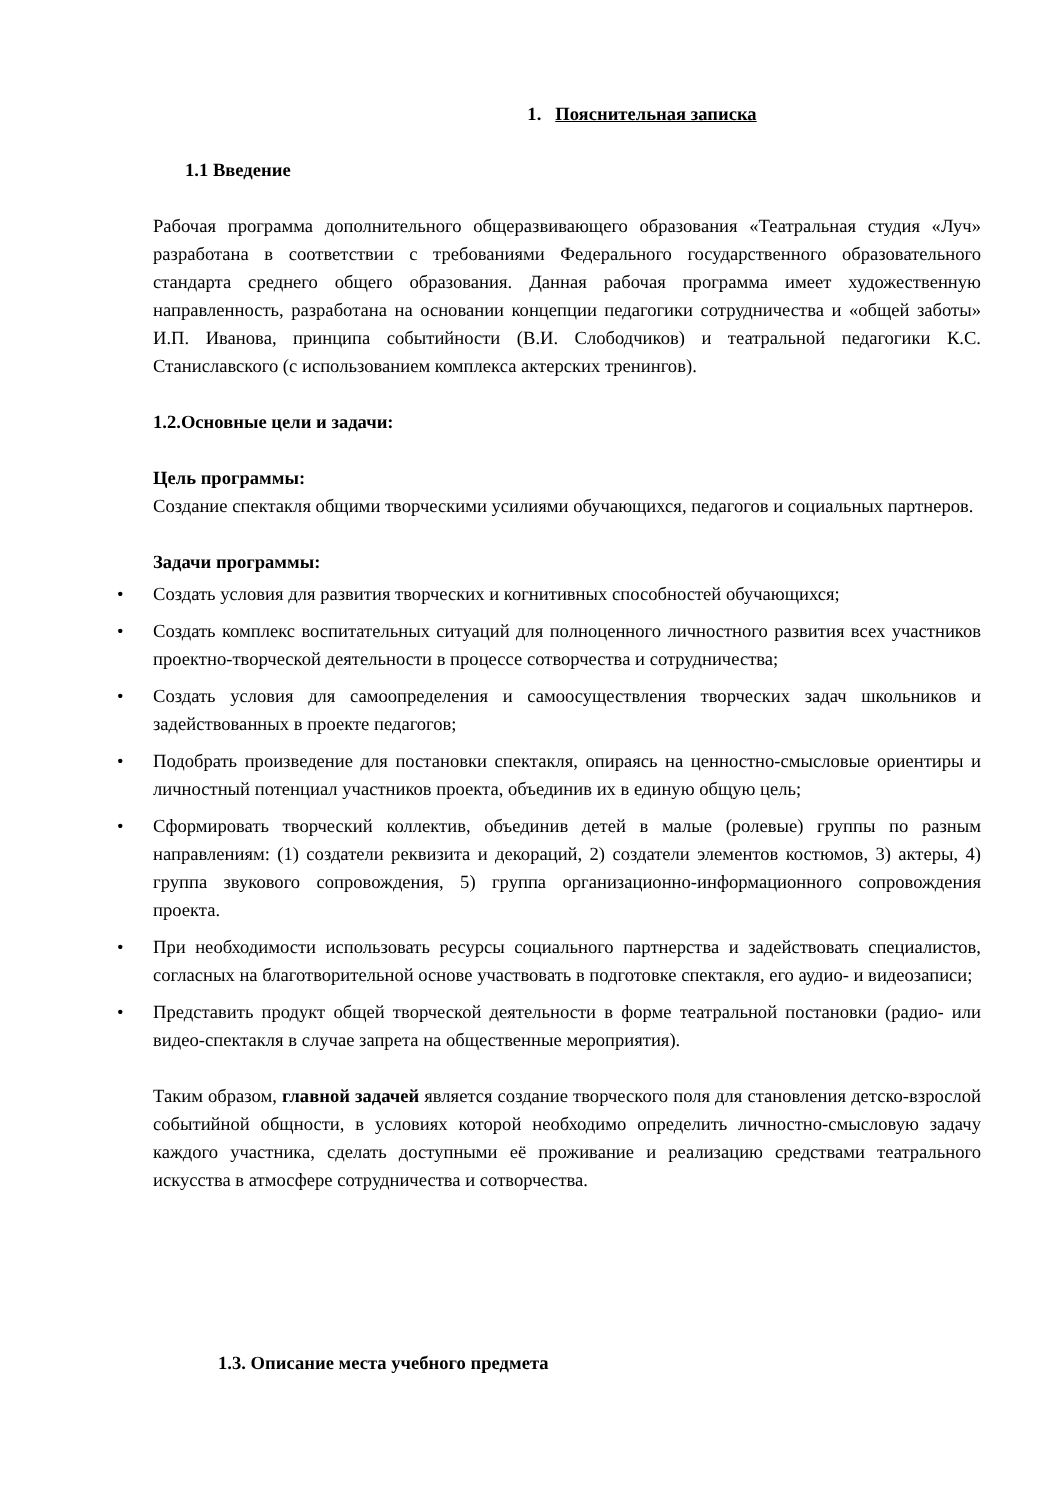1. Пояснительная записка
1.1 Введение
Рабочая программа дополнительного общеразвивающего образования «Театральная студия «Луч» разработана в соответствии с требованиями Федерального государственного образовательного стандарта среднего общего образования. Данная рабочая программа имеет художественную направленность, разработана на основании концепции педагогики сотрудничества и «общей заботы» И.П. Иванова, принципа событийности (В.И. Слободчиков) и театральной педагогики К.С. Станиславского (с использованием комплекса актерских тренингов).
1.2.Основные цели и задачи:
Цель программы:
Создание спектакля общими творческими усилиями обучающихся, педагогов и социальных партнеров.
Задачи программы:
• Создать условия для развития творческих и когнитивных способностей обучающихся;
• Создать комплекс воспитательных ситуаций для полноценного личностного развития всех участников проектно-творческой деятельности в процессе сотворчества и сотрудничества;
• Создать условия для самоопределения и самоосуществления творческих задач школьников и задействованных в проекте педагогов;
• Подобрать произведение для постановки спектакля, опираясь на ценностно-смысловые ориентиры и личностный потенциал участников проекта, объединив их в единую общую цель;
• Сформировать творческий коллектив, объединив детей в малые (ролевые) группы по разным направлениям: (1) создатели реквизита и декораций, 2) создатели элементов костюмов, 3) актеры, 4) группа звукового сопровождения, 5) группа организационно-информационного сопровождения проекта.
• При необходимости использовать ресурсы социального партнерства и задействовать специалистов, согласных на благотворительной основе участвовать в подготовке спектакля, его аудио- и видеозаписи;
• Представить продукт общей творческой деятельности в форме театральной постановки (радио- или видео-спектакля в случае запрета на общественные мероприятия).
Таким образом, главной задачей является создание творческого поля для становления детско-взрослой событийной общности, в условиях которой необходимо определить личностно-смысловую задачу каждого участника, сделать доступными её проживание и реализацию средствами театрального искусства в атмосфере сотрудничества и сотворчества.
1.3. Описание места учебного предмета